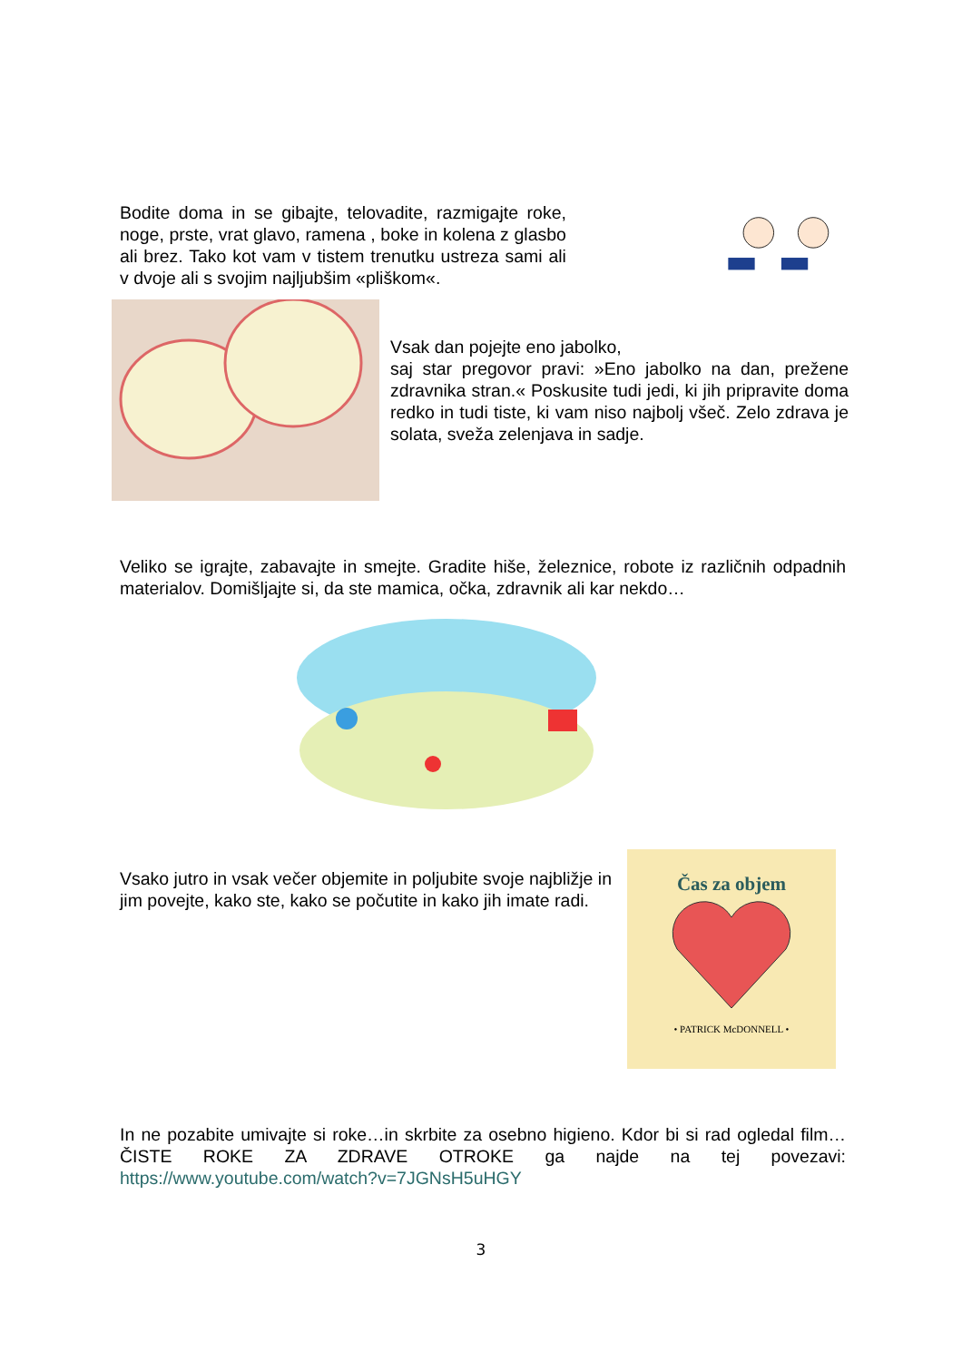Bodite doma in se gibajte, telovadite, razmigajte roke, noge, prste, vrat glavo, ramena , boke in kolena z glasbo ali brez. Tako kot vam v tistem trenutku ustreza sami ali v dvoje ali s svojim najljubšim «pliškom«.
Vsak dan pojejte eno jabolko,
saj star pregovor pravi: »Eno jabolko na dan, prežene zdravnika stran.« Poskusite tudi jedi, ki jih pripravite doma redko in tudi tiste, ki vam niso najbolj všeč. Zelo zdrava je solata, sveža zelenjava in sadje.
Veliko se igrajte, zabavajte in smejte. Gradite hiše, železnice, robote iz različnih odpadnih materialov. Domišljajte si, da ste mamica, očka, zdravnik ali kar nekdo…
Vsako jutro in vsak večer objemite in poljubite svoje najbližje in jim povejte, kako ste, kako se počutite in kako jih imate radi.
Čas za objem
• PATRICK McDONNELL •
In ne pozabite umivajte si roke…in skrbite za osebno higieno. Kdor bi si rad ogledal film…ČISTE ROKE ZA ZDRAVE OTROKE ga najde na tej povezavi: https://www.youtube.com/watch?v=7JGNsH5uHGY
3